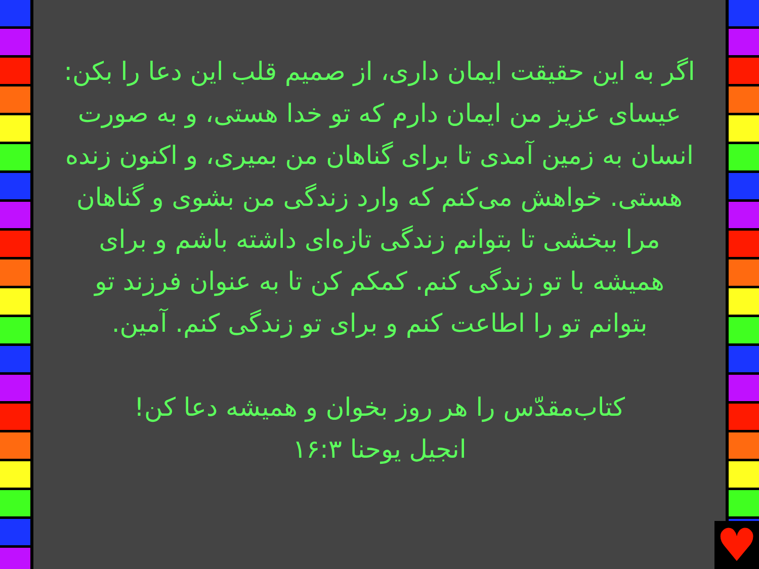اگر به این حقیقت ایمان داری، از صمیم قلب این دعا را بکن: عیسای عزیز من ایمان دارم که تو خدا هستی، و به صورت انسان به زمین آمدی تا برای گناهان من بمیری، و اکنون زنده هستی. خواهش می‌کنم که وارد زندگی من بشوی و گناهان مرا ببخشی تا بتوانم زندگی تازه‌ای داشته باشم و برای همیشه با تو زندگی کنم. کمکم کن تا به عنوان فرزند تو بتوانم تو را اطاعت کنم و برای تو زندگی کنم. آمین.
کتاب‌مقدّس را هر روز بخوان و همیشه دعا کن!
انجیل یوحنا ۱۶:۳
♥